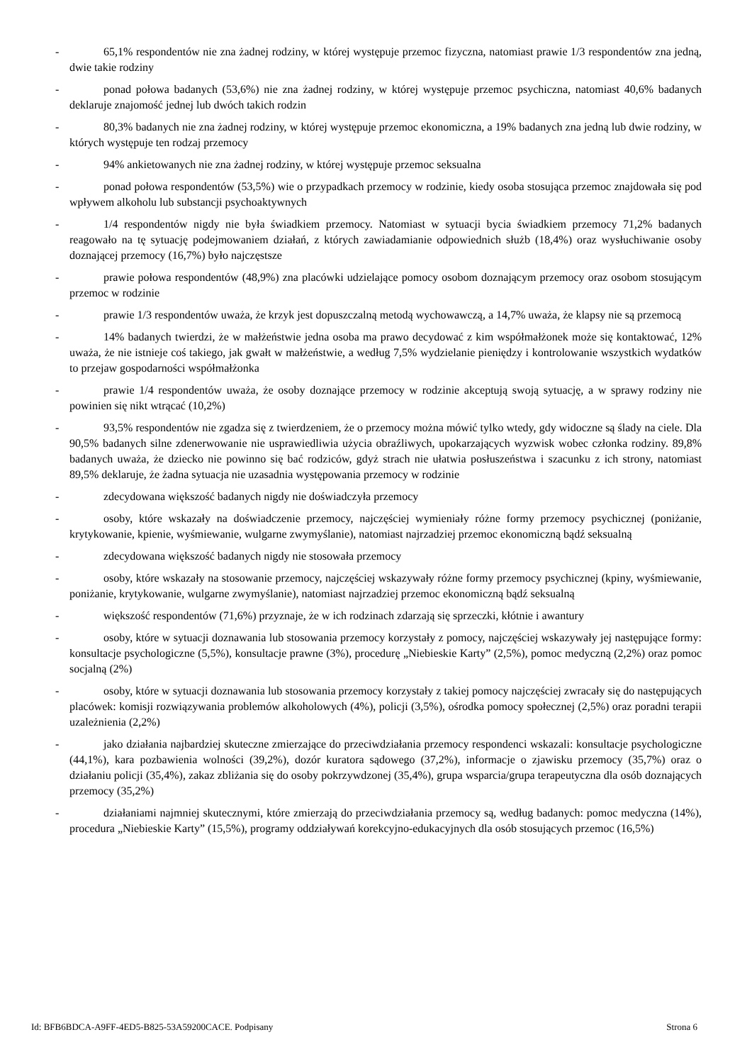- 65,1% respondentów nie zna żadnej rodziny, w której występuje przemoc fizyczna, natomiast prawie 1/3 respondentów zna jedną, dwie takie rodziny
- ponad połowa badanych (53,6%) nie zna żadnej rodziny, w której występuje przemoc psychiczna, natomiast 40,6% badanych deklaruje znajomość jednej lub dwóch takich rodzin
- 80,3% badanych nie zna żadnej rodziny, w której występuje przemoc ekonomiczna, a 19% badanych zna jedną lub dwie rodziny, w których występuje ten rodzaj przemocy
- 94% ankietowanych nie zna żadnej rodziny, w której występuje przemoc seksualna
- ponad połowa respondentów (53,5%) wie o przypadkach przemocy w rodzinie, kiedy osoba stosująca przemoc znajdowała się pod wpływem alkoholu lub substancji psychoaktywnych
- 1/4 respondentów nigdy nie była świadkiem przemocy. Natomiast w sytuacji bycia świadkiem przemocy 71,2% badanych reagowało na tę sytuację podejmowaniem działań, z których zawiadamianie odpowiednich służb (18,4%) oraz wysłuchiwanie osoby doznającej przemocy (16,7%) było najczęstsze
- prawie połowa respondentów (48,9%) zna placówki udzielające pomocy osobom doznającym przemocy oraz osobom stosującym przemoc w rodzinie
- prawie 1/3 respondentów uważa, że krzyk jest dopuszczalną metodą wychowawczą, a 14,7% uważa, że klapsy nie są przemocą
- 14% badanych twierdzi, że w małżeństwie jedna osoba ma prawo decydować z kim współmałżonek może się kontaktować, 12% uważa, że nie istnieje coś takiego, jak gwałt w małżeństwie, a według 7,5% wydzielanie pieniędzy i kontrolowanie wszystkich wydatków to przejaw gospodarności współmałżonka
- prawie 1/4 respondentów uważa, że osoby doznające przemocy w rodzinie akceptują swoją sytuację, a w sprawy rodziny nie powinien się nikt wtrącać (10,2%)
- 93,5% respondentów nie zgadza się z twierdzeniem, że o przemocy można mówić tylko wtedy, gdy widoczne są ślady na ciele. Dla 90,5% badanych silne zdenerwowanie nie usprawiedliwia użycia obraźliwych, upokarzających wyzwisk wobec członka rodziny. 89,8% badanych uważa, że dziecko nie powinno się bać rodziców, gdyż strach nie ułatwia posłuszeństwa i szacunku z ich strony, natomiast 89,5% deklaruje, że żadna sytuacja nie uzasadnia występowania przemocy w rodzinie
- zdecydowana większość badanych nigdy nie doświadczyła przemocy
- osoby, które wskazały na doświadczenie przemocy, najczęściej wymieniały różne formy przemocy psychicznej (poniżanie, krytykowanie, kpienie, wyśmiewanie, wulgarne zwymyślanie), natomiast najrzadziej przemoc ekonomiczną bądź seksualną
- zdecydowana większość badanych nigdy nie stosowała przemocy
- osoby, które wskazały na stosowanie przemocy, najczęściej wskazywały różne formy przemocy psychicznej (kpiny, wyśmiewanie, poniżanie, krytykowanie, wulgarne zwymyślanie), natomiast najrzadziej przemoc ekonomiczną bądź seksualną
- większość respondentów (71,6%) przyznaje, że w ich rodzinach zdarzają się sprzeczki, kłótnie i awantury
- osoby, które w sytuacji doznawania lub stosowania przemocy korzystały z pomocy, najczęściej wskazywały jej następujące formy: konsultacje psychologiczne (5,5%), konsultacje prawne (3%), procedurę „Niebieskie Karty” (2,5%), pomoc medyczną (2,2%) oraz pomoc socjalną (2%)
- osoby, które w sytuacji doznawania lub stosowania przemocy korzystały z takiej pomocy najczęściej zwracały się do następujących placówek: komisji rozwiązywania problemów alkoholowych (4%), policji (3,5%), ośrodka pomocy społecznej (2,5%) oraz poradni terapii uzależnienia (2,2%)
- jako działania najbardziej skuteczne zmierzające do przeciwdziałania przemocy respondenci wskazali: konsultacje psychologiczne (44,1%), kara pozbawienia wolności (39,2%), dozór kuratora sądowego (37,2%), informacje o zjawisku przemocy (35,7%) oraz o działaniu policji (35,4%), zakaz zbliżania się do osoby pokrzywdzonej (35,4%), grupa wsparcia/grupa terapeutyczna dla osób doznających przemocy (35,2%)
- działaniami najmniej skutecznymi, które zmierzają do przeciwdziałania przemocy są, według badanych: pomoc medyczna (14%), procedura „Niebieskie Karty” (15,5%), programy oddziaływań korekcyjno-edukacyjnych dla osób stosujących przemoc (16,5%)
Id: BFB6BDCA-A9FF-4ED5-B825-53A59200CACE. Podpisany Strona 6